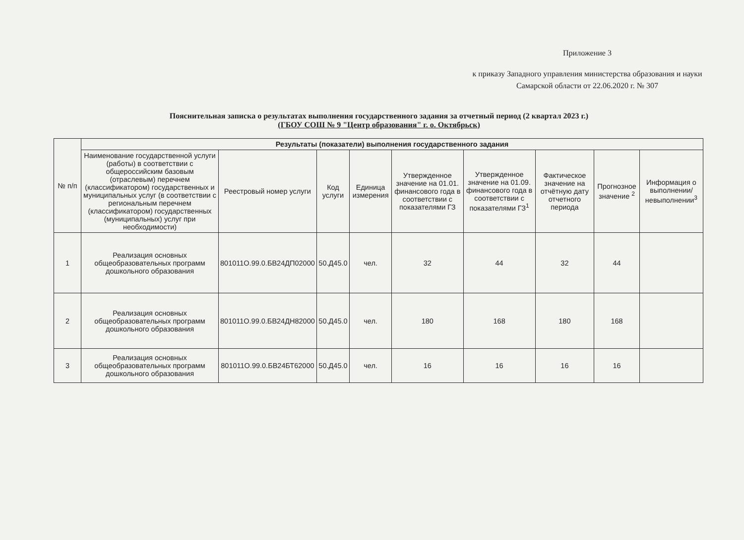Приложение 3
к приказу Западного управления министерства образования и науки Самарской области от 22.06.2020 г. № 307
Пояснительная записка о результатах выполнения государственного задания за отчетный период (2 квартал 2023 г.)
(ГБОУ СОШ № 9 "Центр образования" г. о. Октябрьск)
| № п/п | Результаты (показатели) выполнения государственного задания | | | | | | | | |
| --- | --- | --- | --- | --- | --- | --- | --- | --- | --- |
| | Наименование государственной услуги (работы) в соответствии с общероссийским базовым (отраслевым) перечнем (классификатором) государственных и муниципальных услуг (в соответствии с региональным перечнем (классификатором) государственных (муниципальных) услуг при необходимости) | Реестровый номер услуги | Код услуги | Единица измерения | Утвержденное значение на 01.01. финансового года в соответствии с показателями ГЗ | Утвержденное значение на 01.09. финансового года в соответствии с показателями ГЗ<sup>1</sup> | Фактическое значение на отчётную дату отчетного периода | Прогнозное значение <sup>2</sup> | Информация о выполнении/ невыполнении<sup>3</sup> |
| 1 | Реализация основных общеобразовательных программ дошкольного образования | 801011О.99.0.БВ24ДП02000 | 50.Д45.0 | чел. | 32 | 44 | 32 | 44 | |
| 2 | Реализация основных общеобразовательных программ дошкольного образования | 801011О.99.0.БВ24ДН82000 | 50.Д45.0 | чел. | 180 | 168 | 180 | 168 | |
| 3 | Реализация основных общеобразовательных программ дошкольного образования | 801011О.99.0.БВ24БТ62000 | 50.Д45.0 | чел. | 16 | 16 | 16 | 16 | |